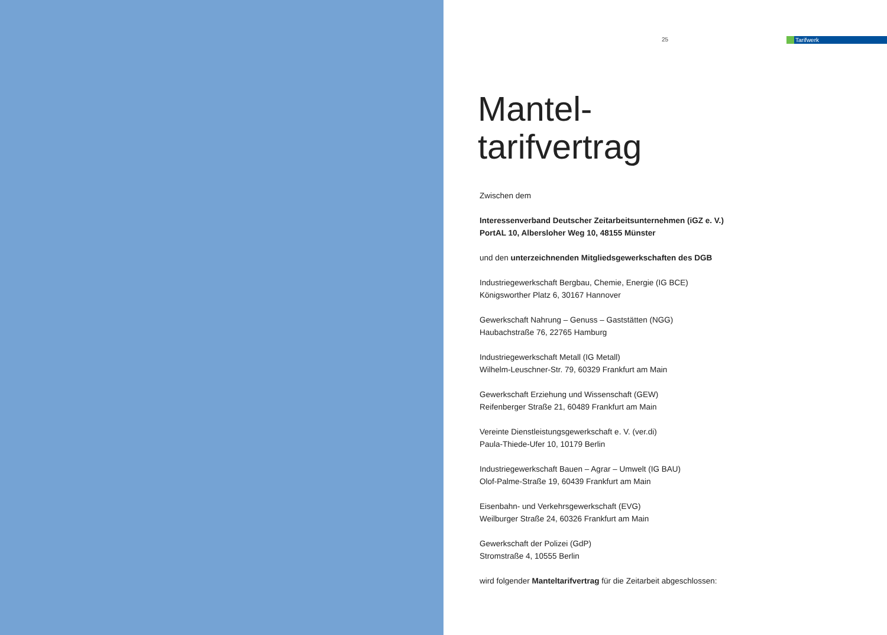25
Tarifwerk
Mantel-
tarifvertrag
Zwischen dem
Interessenverband Deutscher Zeitarbeitsunternehmen (iGZ e. V.)
PortAL 10, Albersloher Weg 10, 48155 Münster
und den unterzeichnenden Mitgliedsgewerkschaften des DGB
Industriegewerkschaft Bergbau, Chemie, Energie (IG BCE)
Königsworther Platz 6, 30167 Hannover
Gewerkschaft Nahrung – Genuss – Gaststätten (NGG)
Haubachstraße 76, 22765 Hamburg
Industriegewerkschaft Metall (IG Metall)
Wilhelm-Leuschner-Str. 79, 60329 Frankfurt am Main
Gewerkschaft Erziehung und Wissenschaft (GEW)
Reifenberger Straße 21, 60489 Frankfurt am Main
Vereinte Dienstleistungsgewerkschaft e. V. (ver.di)
Paula-Thiede-Ufer 10, 10179 Berlin
Industriegewerkschaft Bauen – Agrar – Umwelt (IG BAU)
Olof-Palme-Straße 19, 60439 Frankfurt am Main
Eisenbahn- und Verkehrsgewerkschaft (EVG)
Weilburger Straße 24, 60326 Frankfurt am Main
Gewerkschaft der Polizei (GdP)
Stromstraße 4, 10555 Berlin
wird folgender Manteltarifvertrag für die Zeitarbeit abgeschlossen: